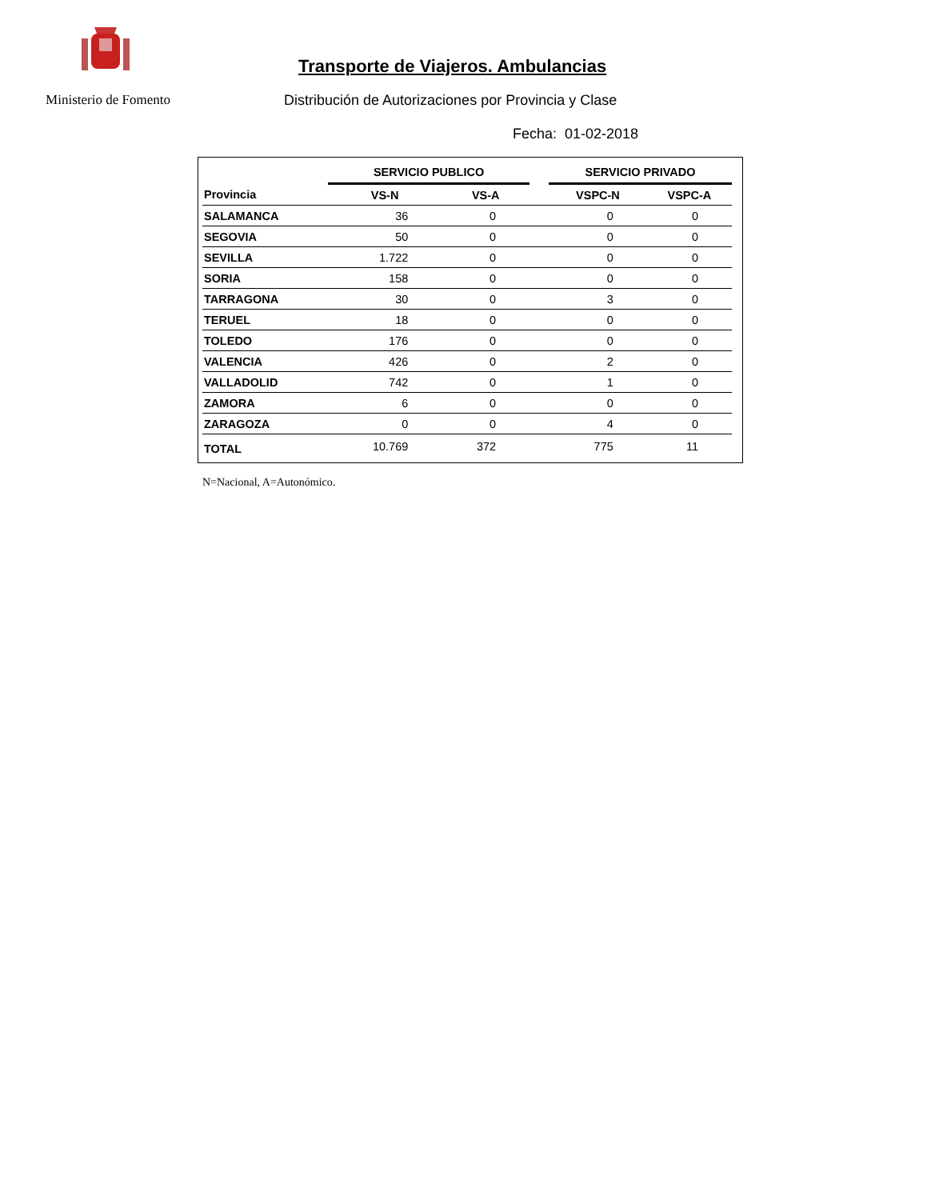Ministerio de Fomento
Transporte de Viajeros. Ambulancias
Distribución de Autorizaciones por Provincia y Clase
Fecha: 01-02-2018
| | SERVICIO PUBLICO | | | SERVICIO PRIVADO | |
| Provincia | VS-N | VS-A | | VSPC-N | VSPC-A |
| SALAMANCA | 36 | 0 | | 0 | 0 |
| SEGOVIA | 50 | 0 | | 0 | 0 |
| SEVILLA | 1.722 | 0 | | 0 | 0 |
| SORIA | 158 | 0 | | 0 | 0 |
| TARRAGONA | 30 | 0 | | 3 | 0 |
| TERUEL | 18 | 0 | | 0 | 0 |
| TOLEDO | 176 | 0 | | 0 | 0 |
| VALENCIA | 426 | 0 | | 2 | 0 |
| VALLADOLID | 742 | 0 | | 1 | 0 |
| ZAMORA | 6 | 0 | | 0 | 0 |
| ZARAGOZA | 0 | 0 | | 4 | 0 |
| TOTAL | 10.769 | 372 | | 775 | 11 |
N=Nacional, A=Autonómico.